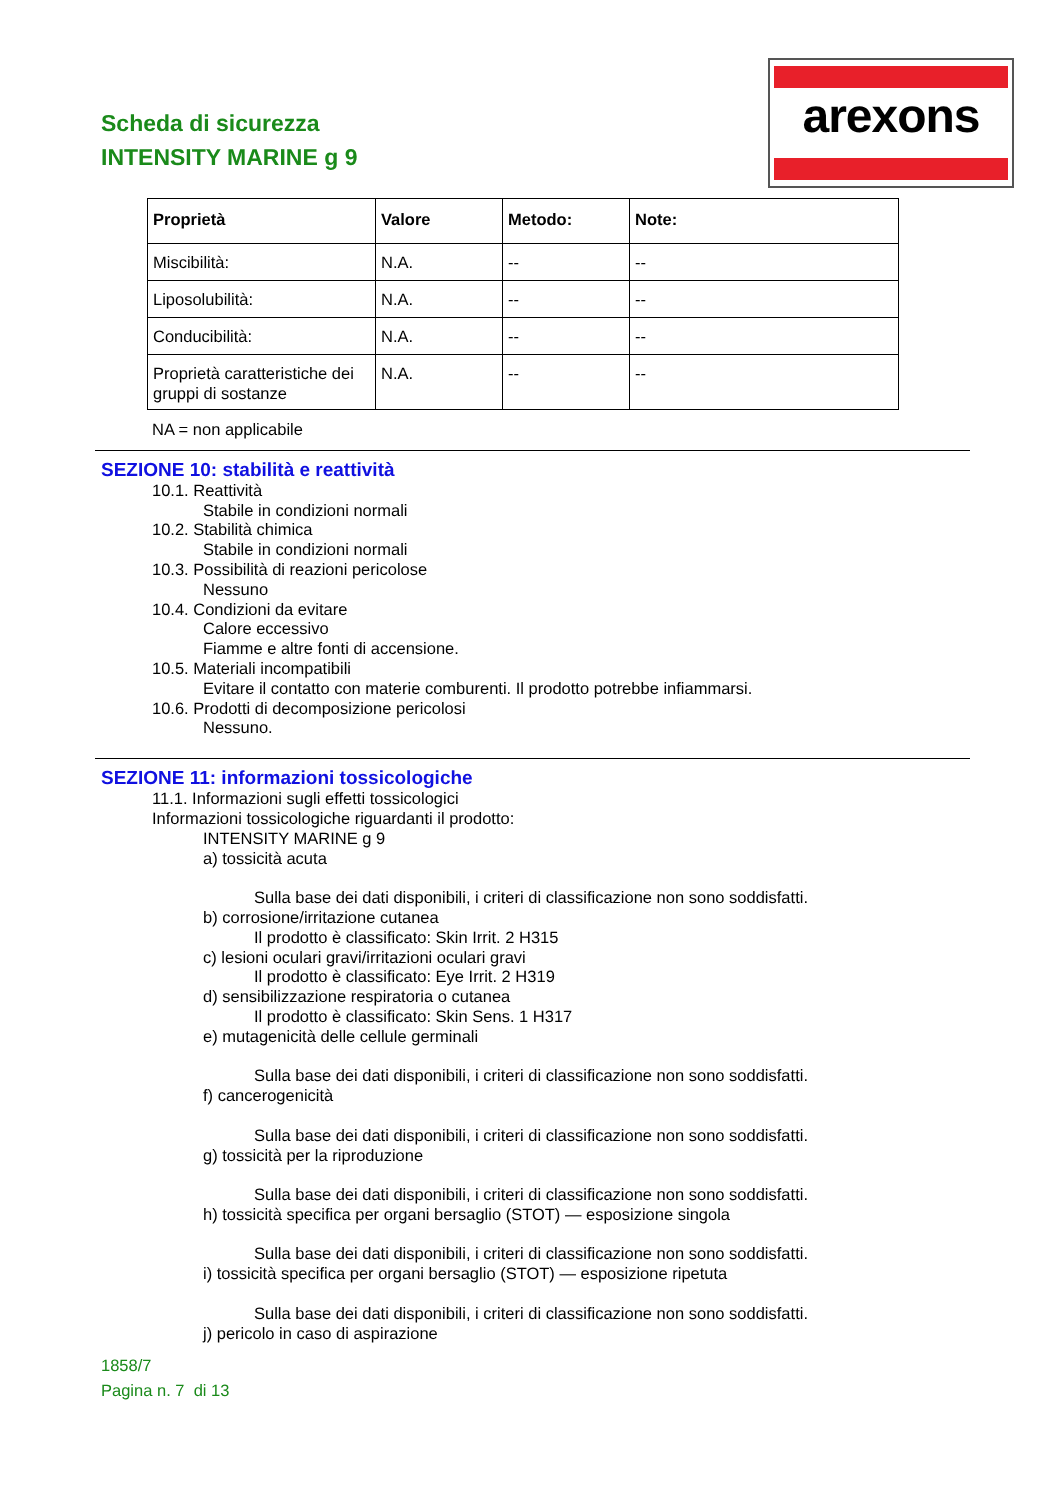Scheda di sicurezza
INTENSITY MARINE g 9
arexons
| Proprietà | Valore | Metodo: | Note: |
| --- | --- | --- | --- |
| Miscibilità: | N.A. | -- | -- |
| Liposolubilità: | N.A. | -- | -- |
| Conducibilità: | N.A. | -- | -- |
| Proprietà caratteristiche dei gruppi di sostanze | N.A. | -- | -- |
NA = non applicabile
SEZIONE 10: stabilità e reattività
10.1. Reattività
Stabile in condizioni normali
10.2. Stabilità chimica
Stabile in condizioni normali
10.3. Possibilità di reazioni pericolose
Nessuno
10.4. Condizioni da evitare
Calore eccessivo
Fiamme e altre fonti di accensione.
10.5. Materiali incompatibili
Evitare il contatto con materie comburenti. Il prodotto potrebbe infiammarsi.
10.6. Prodotti di decomposizione pericolosi
Nessuno.
SEZIONE 11: informazioni tossicologiche
11.1. Informazioni sugli effetti tossicologici
Informazioni tossicologiche riguardanti il prodotto:
INTENSITY MARINE g 9
a) tossicità acuta
Sulla base dei dati disponibili, i criteri di classificazione non sono soddisfatti.
b) corrosione/irritazione cutanea
Il prodotto è classificato: Skin Irrit. 2 H315
c) lesioni oculari gravi/irritazioni oculari gravi
Il prodotto è classificato: Eye Irrit. 2 H319
d) sensibilizzazione respiratoria o cutanea
Il prodotto è classificato: Skin Sens. 1 H317
e) mutagenicità delle cellule germinali
Sulla base dei dati disponibili, i criteri di classificazione non sono soddisfatti.
f) cancerogenicità
Sulla base dei dati disponibili, i criteri di classificazione non sono soddisfatti.
g) tossicità per la riproduzione
Sulla base dei dati disponibili, i criteri di classificazione non sono soddisfatti.
h) tossicità specifica per organi bersaglio (STOT) — esposizione singola
Sulla base dei dati disponibili, i criteri di classificazione non sono soddisfatti.
i) tossicità specifica per organi bersaglio (STOT) — esposizione ripetuta
Sulla base dei dati disponibili, i criteri di classificazione non sono soddisfatti.
j) pericolo in caso di aspirazione
1858/7
Pagina n. 7 di 13